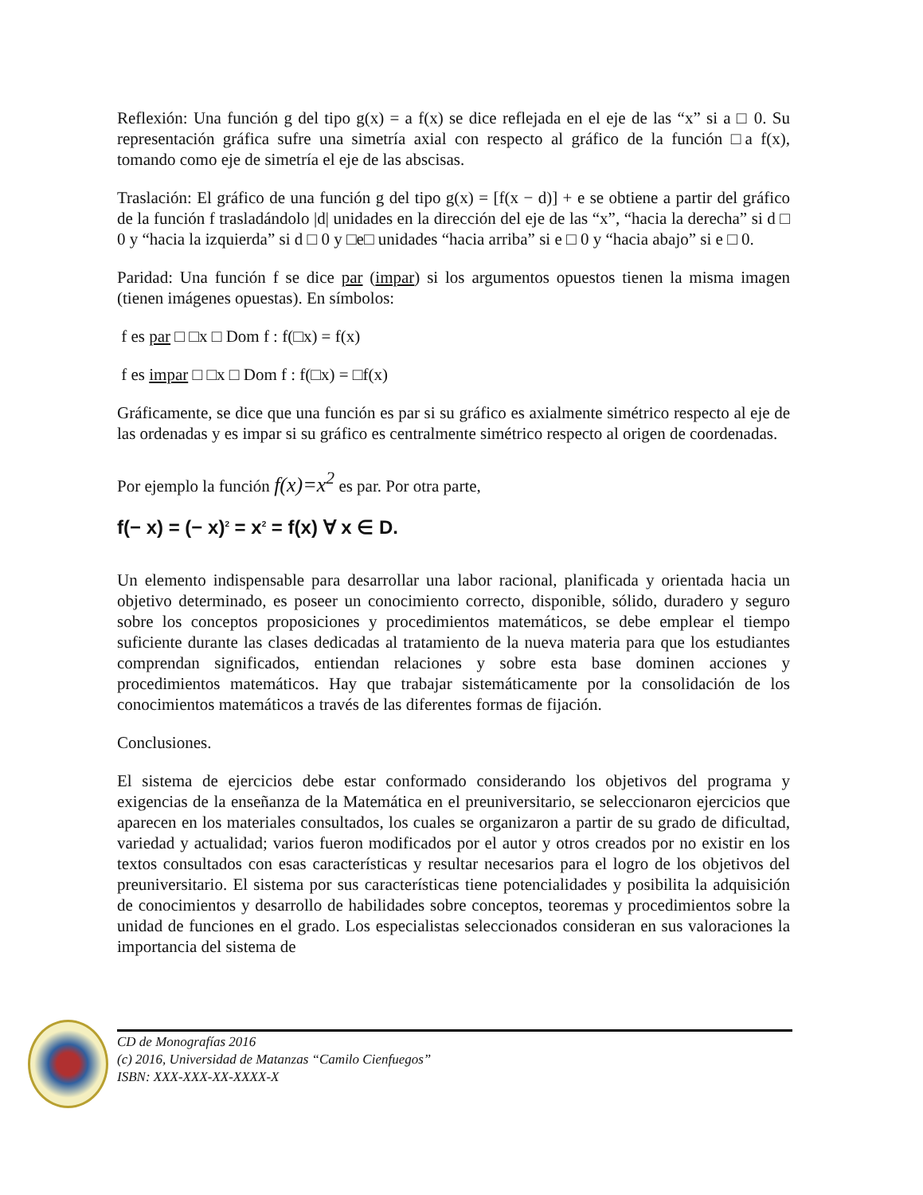Reflexión: Una función g del tipo g(x) = a f(x) se dice reflejada en el eje de las “x” si a □ 0. Su representación gráfica sufre una simetría axial con respecto al gráfico de la función □a f(x), tomando como eje de simetría el eje de las abscisas.
Traslación: El gráfico de una función g del tipo g(x) = [f(x − d)] + e se obtiene a partir del gráfico de la función f trasladándolo |d| unidades en la dirección del eje de las “x”, “hacia la derecha” si d □ 0 y “hacia la izquierda” si d □ 0 y □e□ unidades “hacia arriba” si e □ 0 y “hacia abajo” si e □ 0.
Paridad: Una función f se dice par (impar) si los argumentos opuestos tienen la misma imagen (tienen imágenes opuestas). En símbolos:
f es par □ □x □ Dom f : f(□x) = f(x)
f es impar □ □x □ Dom f : f(□x) = □f(x)
Gráficamente, se dice que una función es par si su gráfico es axialmente simétrico respecto al eje de las ordenadas y es impar si su gráfico es centralmente simétrico respecto al origen de coordenadas.
Por ejemplo la función f(x)=x<sup>2</sup> es par. Por otra parte,
f(− x) = (− x)<sup>2</sup> = x<sup>2</sup> = f(x) ∀ x ∈ D.
Un elemento indispensable para desarrollar una labor racional, planificada y orientada hacia un objetivo determinado, es poseer un conocimiento correcto, disponible, sólido, duradero y seguro sobre los conceptos proposiciones y procedimientos matemáticos, se debe emplear el tiempo suficiente durante las clases dedicadas al tratamiento de la nueva materia para que los estudiantes comprendan significados, entiendan relaciones y sobre esta base dominen acciones y procedimientos matemáticos. Hay que trabajar sistemáticamente por la consolidación de los conocimientos matemáticos a través de las diferentes formas de fijación.
Conclusiones.
El sistema de ejercicios debe estar conformado considerando los objetivos del programa y exigencias de la enseñanza de la Matemática en el preuniversitario, se seleccionaron ejercicios que aparecen en los materiales consultados, los cuales se organizaron a partir de su grado de dificultad, variedad y actualidad; varios fueron modificados por el autor y otros creados por no existir en los textos consultados con esas características y resultar necesarios para el logro de los objetivos del preuniversitario. El sistema por sus características tiene potencialidades y posibilita la adquisición de conocimientos y desarrollo de habilidades sobre conceptos, teoremas y procedimientos sobre la unidad de funciones en el grado. Los especialistas seleccionados consideran en sus valoraciones la importancia del sistema de
CD de Monografías 2016
(c) 2016, Universidad de Matanzas “Camilo Cienfuegos”
ISBN: XXX-XXX-XX-XXXX-X